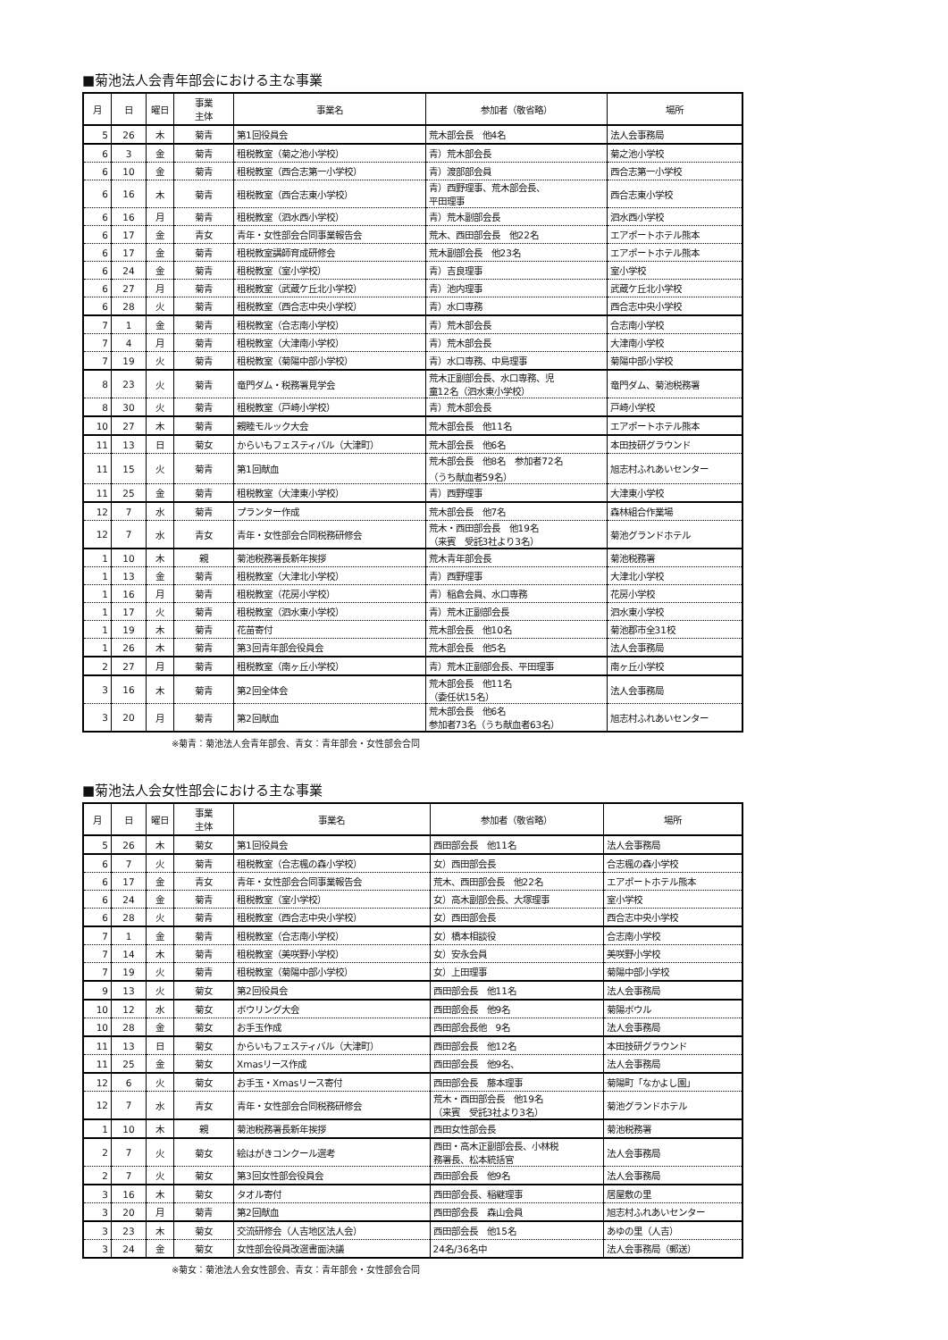■菊池法人会青年部会における主な事業
| 月 | 日 | 曜日 | 事業 主体 | 事業名 | 参加者（敬省略） | 場所 |
| --- | --- | --- | --- | --- | --- | --- |
| 5 | 26 | 木 | 菊青 | 第1回役員会 | 荒木部会長 他4名 | 法人会事務局 |
| 6 | 3 | 金 | 菊青 | 租税教室（菊之池小学校） | 青）荒木部会長 | 菊之池小学校 |
| 6 | 10 | 金 | 菊青 | 租税教室（西合志第一小学校） | 青）渡部部会員 | 西合志第一小学校 |
| 6 | 16 | 木 | 菊青 | 租税教室（西合志東小学校） | 青）西野理事、荒木部会長、 平田理事 | 西合志東小学校 |
| 6 | 16 | 月 | 菊青 | 租税教室（泗水西小学校） | 青）荒木副部会長 | 泗水西小学校 |
| 6 | 17 | 金 | 青女 | 青年・女性部会合同事業報告会 | 荒木、西田部会長 他22名 | エアポートホテル熊本 |
| 6 | 17 | 金 | 菊青 | 租税教室講師育成研修会 | 荒木副部会長 他23名 | エアポートホテル熊本 |
| 6 | 24 | 金 | 菊青 | 租税教室（室小学校） | 青）吉良理事 | 室小学校 |
| 6 | 27 | 月 | 菊青 | 租税教室（武蔵ケ丘北小学校） | 青）池内理事 | 武蔵ケ丘北小学校 |
| 6 | 28 | 火 | 菊青 | 租税教室（西合志中央小学校） | 青）水口専務 | 西合志中央小学校 |
| 7 | 1 | 金 | 菊青 | 租税教室（合志南小学校） | 青）荒木部会長 | 合志南小学校 |
| 7 | 4 | 月 | 菊青 | 租税教室（大津南小学校） | 青）荒木部会長 | 大津南小学校 |
| 7 | 19 | 火 | 菊青 | 租税教室（菊陽中部小学校） | 青）水口専務、中島理事 | 菊陽中部小学校 |
| 8 | 23 | 火 | 菊青 | 竜門ダム・税務署見学会 | 荒木正副部会長、水口専務、児 童12名（泗水東小学校） | 竜門ダム、菊池税務署 |
| 8 | 30 | 火 | 菊青 | 租税教室（戸崎小学校） | 青）荒木部会長 | 戸崎小学校 |
| 10 | 27 | 木 | 菊青 | 親睦モルック大会 | 荒木部会長 他11名 | エアポートホテル熊本 |
| 11 | 13 | 日 | 菊女 | からいもフェスティバル（大津町） | 荒木部会長 他6名 | 本田技研グラウンド |
| 11 | 15 | 火 | 菊青 | 第1回献血 | 荒木部会長 他8名 参加者72名 （うち献血者59名） | 旭志村ふれあいセンター |
| 11 | 25 | 金 | 菊青 | 租税教室（大津東小学校） | 青）西野理事 | 大津東小学校 |
| 12 | 7 | 水 | 菊青 | プランター作成 | 荒木部会長 他7名 | 森林組合作業場 |
| 12 | 7 | 水 | 青女 | 青年・女性部会合同税務研修会 | 荒木・西田部会長 他19名 （来賓 受託3社より3名） | 菊池グランドホテル |
| 1 | 10 | 木 | 親 | 菊池税務署長新年挨拶 | 荒木青年部会長 | 菊池税務署 |
| 1 | 13 | 金 | 菊青 | 租税教室（大津北小学校） | 青）西野理事 | 大津北小学校 |
| 1 | 16 | 月 | 菊青 | 租税教室（花房小学校） | 青）稲倉会員、水口専務 | 花房小学校 |
| 1 | 17 | 火 | 菊青 | 租税教室（泗水東小学校） | 青）荒木正副部会長 | 泗水東小学校 |
| 1 | 19 | 木 | 菊青 | 花苗寄付 | 荒木部会長 他10名 | 菊池郡市全31校 |
| 1 | 26 | 木 | 菊青 | 第3回青年部会役員会 | 荒木部会長 他5名 | 法人会事務局 |
| 2 | 27 | 月 | 菊青 | 租税教室（南ヶ丘小学校） | 青）荒木正副部会長、平田理事 | 南ヶ丘小学校 |
| 3 | 16 | 木 | 菊青 | 第2回全体会 | 荒木部会長 他11名 （委任状15名） | 法人会事務局 |
| 3 | 20 | 月 | 菊青 | 第2回献血 | 荒木部会長 他6名 参加者73名（うち献血者63名） | 旭志村ふれあいセンター |
※菊青：菊池法人会青年部会、青女：青年部会・女性部会合同
■菊池法人会女性部会における主な事業
| 月 | 日 | 曜日 | 事業 主体 | 事業名 | 参加者（敬省略） | 場所 |
| --- | --- | --- | --- | --- | --- | --- |
| 5 | 26 | 木 | 菊女 | 第1回役員会 | 西田部会長 他11名 | 法人会事務局 |
| 6 | 7 | 火 | 菊青 | 租税教室（合志楓の森小学校） | 女）西田部会長 | 合志楓の森小学校 |
| 6 | 17 | 金 | 青女 | 青年・女性部会合同事業報告会 | 荒木、西田部会長 他22名 | エアポートホテル熊本 |
| 6 | 24 | 金 | 菊青 | 租税教室（室小学校） | 女）高木副部会長、大塚理事 | 室小学校 |
| 6 | 28 | 火 | 菊青 | 租税教室（西合志中央小学校） | 女）西田部会長 | 西合志中央小学校 |
| 7 | 1 | 金 | 菊青 | 租税教室（合志南小学校） | 女）橋本相談役 | 合志南小学校 |
| 7 | 14 | 木 | 菊青 | 租税教室（美咲野小学校） | 女）安永会員 | 美咲野小学校 |
| 7 | 19 | 火 | 菊青 | 租税教室（菊陽中部小学校） | 女）上田理事 | 菊陽中部小学校 |
| 9 | 13 | 火 | 菊女 | 第2回役員会 | 西田部会長 他11名 | 法人会事務局 |
| 10 | 12 | 水 | 菊女 | ボウリング大会 | 西田部会長 他9名 | 菊陽ボウル |
| 10 | 28 | 金 | 菊女 | お手玉作成 | 西田部会長他 9名 | 法人会事務局 |
| 11 | 13 | 日 | 菊女 | からいもフェスティバル（大津町） | 西田部会長 他12名 | 本田技研グラウンド |
| 11 | 25 | 金 | 菊女 | Xmasリース作成 | 西田部会長 他9名、 | 法人会事務局 |
| 12 | 6 | 火 | 菊女 | お手玉・Xmasリース寄付 | 西田部会長 藤本理事 | 菊陽町「なかよし園」 |
| 12 | 7 | 水 | 青女 | 青年・女性部会合同税務研修会 | 荒木・西田部会長 他19名 （来賓 受託3社より3名） | 菊池グランドホテル |
| 1 | 10 | 木 | 親 | 菊池税務署長新年挨拶 | 西田女性部会長 | 菊池税務署 |
| 2 | 7 | 火 | 菊女 | 絵はがきコンクール選考 | 西田・高木正副部会長、小林税 務署長、松本統括官 | 法人会事務局 |
| 2 | 7 | 火 | 菊女 | 第3回女性部会役員会 | 西田部会長 他9名 | 法人会事務局 |
| 3 | 16 | 木 | 菊女 | タオル寄付 | 西田部会長、稲継理事 | 居屋敷の里 |
| 3 | 20 | 月 | 菊青 | 第2回献血 | 西田部会長 森山会員 | 旭志村ふれあいセンター |
| 3 | 23 | 木 | 菊女 | 交流研修会（人吉地区法人会） | 西田部会長 他15名 | あゆの里（人吉） |
| 3 | 24 | 金 | 菊女 | 女性部会役員改選書面決議 | 24名/36名中 | 法人会事務局（郵送） |
※菊女：菊池法人会女性部会、青女：青年部会・女性部会合同